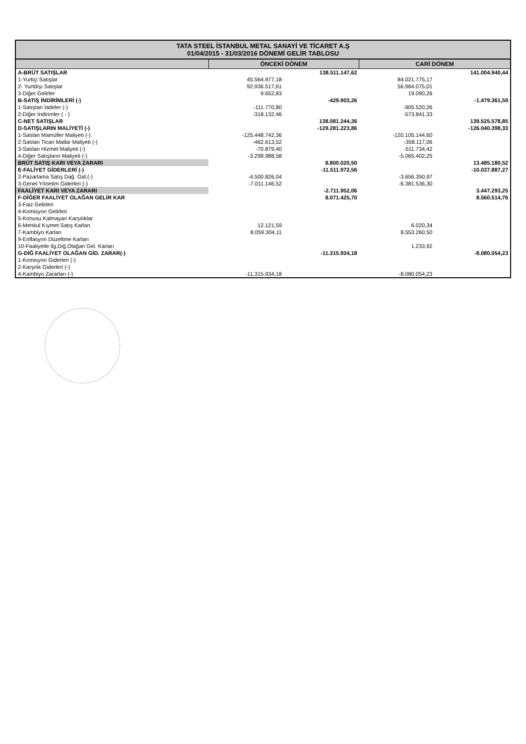TATA STEEL İSTANBUL METAL SANAYİ VE TİCARET A.Ş
01/04/2015 - 31/03/2016 DÖNEMİ GELİR TABLOSU
| | ÖNCEKİ DÖNEM | | CARİ DÖNEM | |
| --- | --- | --- | --- | --- |
| A-BRÜT SATIŞLAR | | 138.511.147,62 | | 141.004.940,44 |
| 1-Yurtiçi Satışlar | 45.564.977,18 | | 84.021.775,17 | |
| 2- Yurtdışı Satışlar | 92.936.517,61 | | 56.964.075,01 | |
| 3-Diğer Gelirler | 9.652,83 | | 19.090,26 | |
| B-SATIŞ İNDİRİMLERİ (-) | | -429.903,26 | | -1.479.361,59 |
| 1-Satıştan İadeler (-) | -111.770,80 | | -905.520,26 | |
| 2-Diğer İndirimler ( - ) | -318.132,46 | | -573.841,33 | |
| C-NET SATIŞLAR | | 138.081.244,36 | | 139.525.578,85 |
| D-SATIŞLARIN MALİYETİ (-) | | -129.281.223,86 | | -126.040.398,33 |
| 1-Satılan Mamüller Maliyeti (-) | -125.448.742,36 | | -120.105.144,60 | |
| 2-Satılan Ticari Mallar Maliyeti (-) | -462.613,52 | | -358.117,06 | |
| 3-Satılan Hizmet Maliyeti (-) | -70.879,40 | | -511.734,42 | |
| 4-Diğer Satışların Maliyeti (-) | -3.298.988,58 | | -5.065.402,25 | |
| BRÜT SATIŞ KARI VEYA ZARARI | | 8.800.020,50 | | 13.485.180,52 |
| E-FALİYET GİDERLERİ (-) | | -11.511.972,56 | | -10.037.887,27 |
| 2-Pazarlama Satış Dağ. Gid.(-) | -4.500.826,04 | | -3.656.350,97 | |
| 3-Genel Yönetim Giderleri (-) | -7.011.146,52 | | -6.381.536,30 | |
| FAALİYET KARI VEYA ZARARI | | -2.711.952,06 | | 3.447.293,25 |
| F-DİĞER FAALİYET OLAĞAN GELİR KAR | | 8.071.425,70 | | 8.560.514,76 |
| 3-Faiz Gelirleri | | | | |
| 4-Komisyon Gelirleri | | | | |
| 5-Konusu Kalmayan Karşılıklar | | | | |
| 6-Menkul Kıymet Satış Karları | 12.121,59 | | 6.020,34 | |
| 7-Kambiyo Karları | 8.059.304,11 | | 8.553.260,50 | |
| 9-Enflasyon Düzeltme Karları | | | | |
| 10-Faaliyetle ilg.Diğ.Olağan Gel. Karları | | | 1.233,92 | |
| G-DİĞ FAALİYET OLAĞAN GİD. ZARAR(-) | | -11.315.934,18 | | -8.080.054,23 |
| 1-Komisyon Giderleri (-) | | | | |
| 2-Karşılık Giderleri (-) | | | | |
| 4-Kambiyo Zararları (-) | -11.315.934,18 | | -8.080.054,23 | |